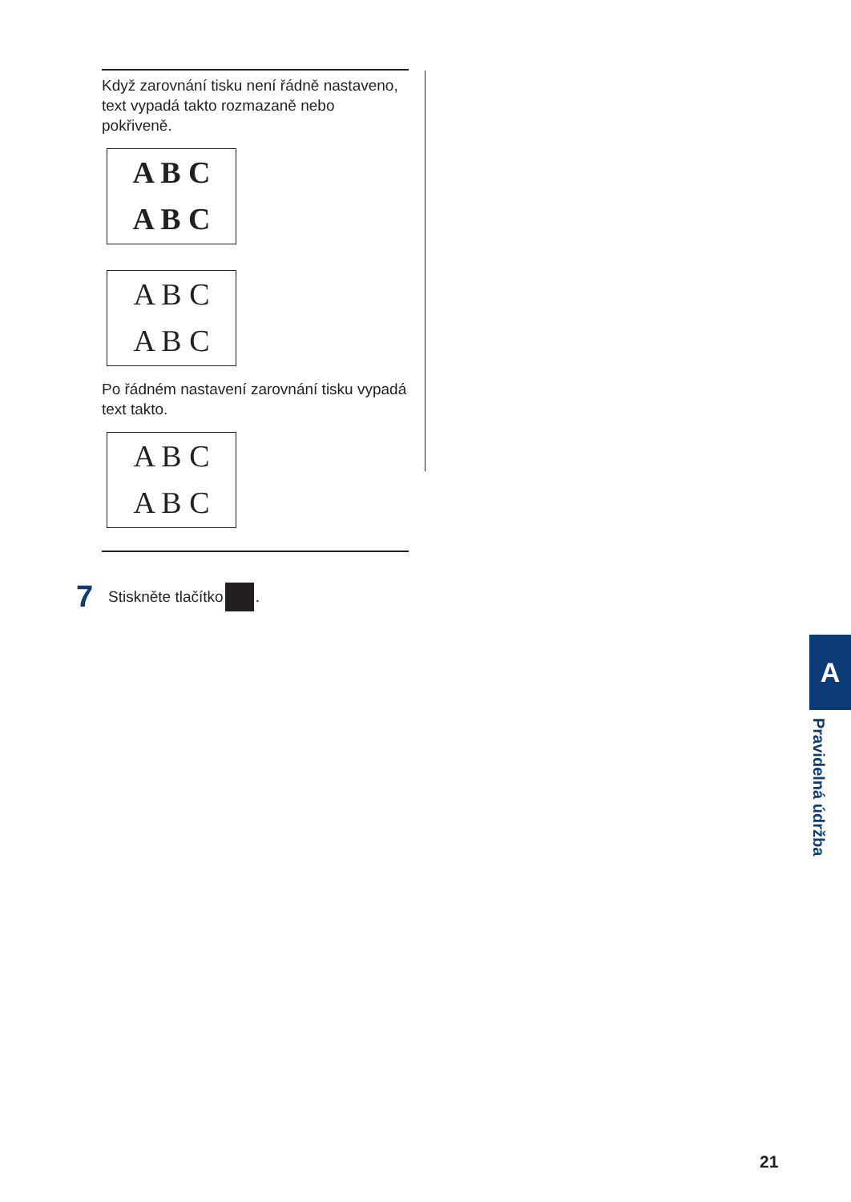Když zarovnání tisku není řádně nastaveno, text vypadá takto rozmazaně nebo pokřiveně.
A B C
A B C
A B C
A B C
Po řádném nastavení zarovnání tisku vypadá text takto.
A B C
A B C
7 Stiskněte tlačítko .
A
Pravidelná údržba
21